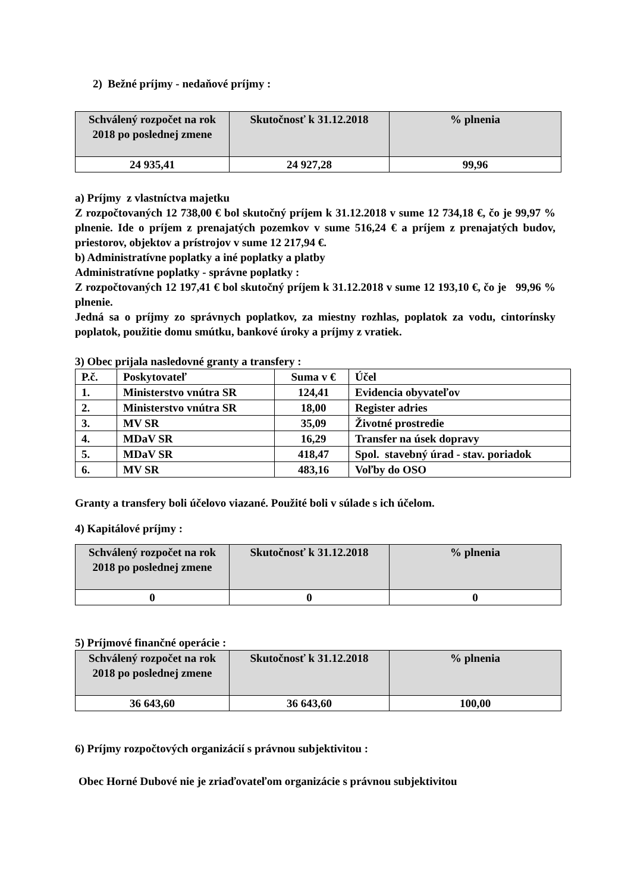2) Bežné príjmy - nedaňové príjmy :
| Schválený rozpočet na rok 2018 po poslednej zmene | Skutočnosť k 31.12.2018 | % plnenia |
| --- | --- | --- |
| 24 935,41 | 24 927,28 | 99,96 |
a) Príjmy z vlastníctva majetku
Z rozpočtovaných 12 738,00 € bol skutočný príjem k 31.12.2018 v sume 12 734,18 €, čo je 99,97 % plnenie. Ide o príjem z prenajatých pozemkov v sume 516,24 € a príjem z prenajatých budov, priestorov, objektov a prístrojov v sume 12 217,94 €.
b) Administratívne poplatky a iné poplatky a platby
Administratívne poplatky - správne poplatky :
Z rozpočtovaných 12 197,41 € bol skutočný príjem k 31.12.2018 v sume 12 193,10 €, čo je 99,96 % plnenie.
Jedná sa o príjmy zo správnych poplatkov, za miestny rozhlas, poplatok za vodu, cintorínsky poplatok, použitie domu smútku, bankové úroky a príjmy z vratiek.
3) Obec prijala nasledovné granty a transfery :
| P.č. | Poskytovateľ | Suma v € | Účel |
| 1. | Ministerstvo vnútra SR | 124,41 | Evidencia obyvateľov |
| 2. | Ministerstvo vnútra SR | 18,00 | Register adries |
| 3. | MV SR | 35,09 | Životné prostredie |
| 4. | MDaV SR | 16,29 | Transfer na úsek dopravy |
| 5. | MDaV SR | 418,47 | Spol. stavebný úrad - stav. poriadok |
| 6. | MV SR | 483,16 | Voľby do OSO |
Granty a transfery boli účelovo viazané. Použité boli v súlade s ich účelom.
4) Kapitálové príjmy :
| Schválený rozpočet na rok 2018 po poslednej zmene | Skutočnosť k 31.12.2018 | % plnenia |
| --- | --- | --- |
| 0 | 0 | 0 |
5) Príjmové finančné operácie :
| Schválený rozpočet na rok 2018 po poslednej zmene | Skutočnosť k 31.12.2018 | % plnenia |
| --- | --- | --- |
| 36 643,60 | 36 643,60 | 100,00 |
6) Príjmy rozpočtových organizácií s právnou subjektivitou :
Obec Horné Dubové nie je zriaďovateľom organizácie s právnou subjektivitou